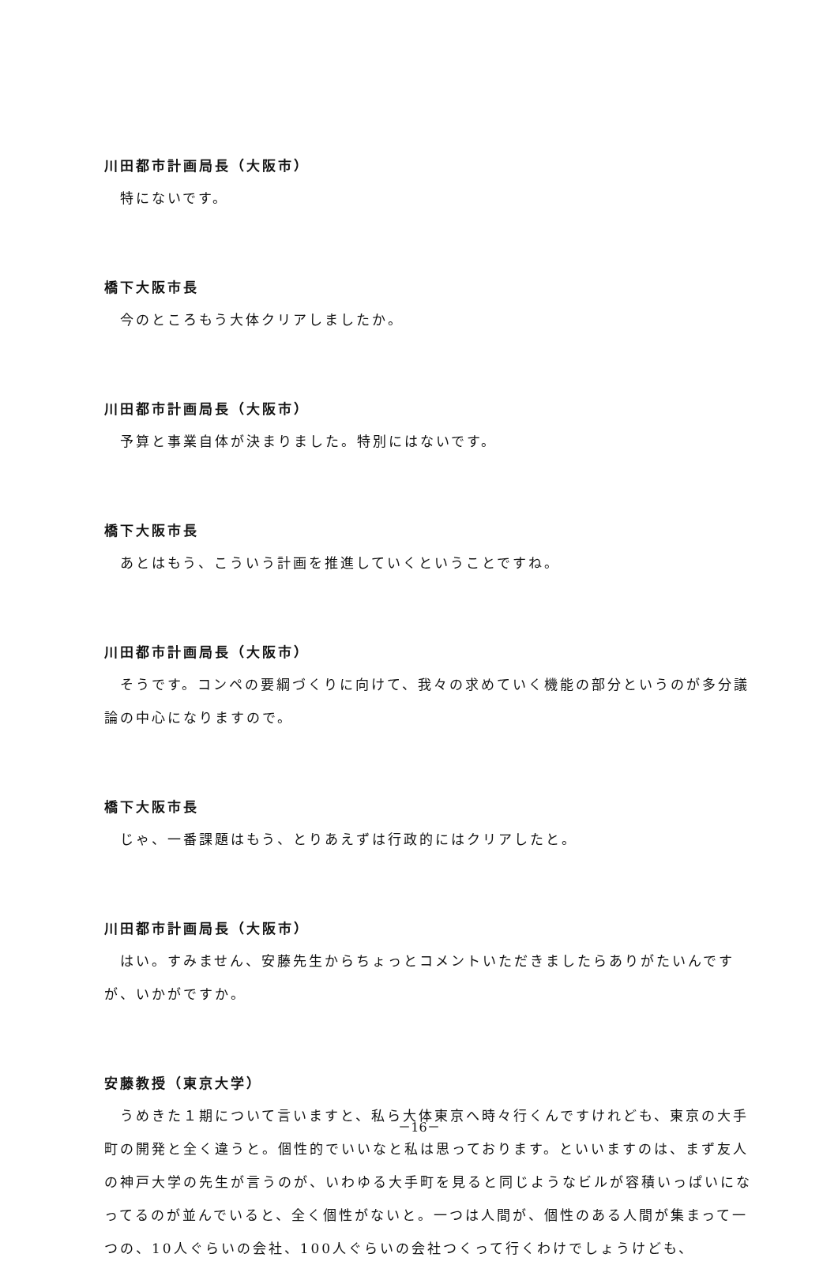川田都市計画局長（大阪市）
特にないです。
橋下大阪市長
今のところもう大体クリアしましたか。
川田都市計画局長（大阪市）
予算と事業自体が決まりました。特別にはないです。
橋下大阪市長
あとはもう、こういう計画を推進していくということですね。
川田都市計画局長（大阪市）
そうです。コンペの要綱づくりに向けて、我々の求めていく機能の部分というのが多分議論の中心になりますので。
橋下大阪市長
じゃ、一番課題はもう、とりあえずは行政的にはクリアしたと。
川田都市計画局長（大阪市）
はい。すみません、安藤先生からちょっとコメントいただきましたらありがたいんですが、いかがですか。
安藤教授（東京大学）
うめきた１期について言いますと、私ら大体東京へ時々行くんですけれども、東京の大手町の開発と全く違うと。個性的でいいなと私は思っております。といいますのは、まず友人の神戸大学の先生が言うのが、いわゆる大手町を見ると同じようなビルが容積いっぱいになってるのが並んでいると、全く個性がないと。一つは人間が、個性のある人間が集まって一つの、10人ぐらいの会社、100人ぐらいの会社つくって行くわけでしょうけども、
－16－